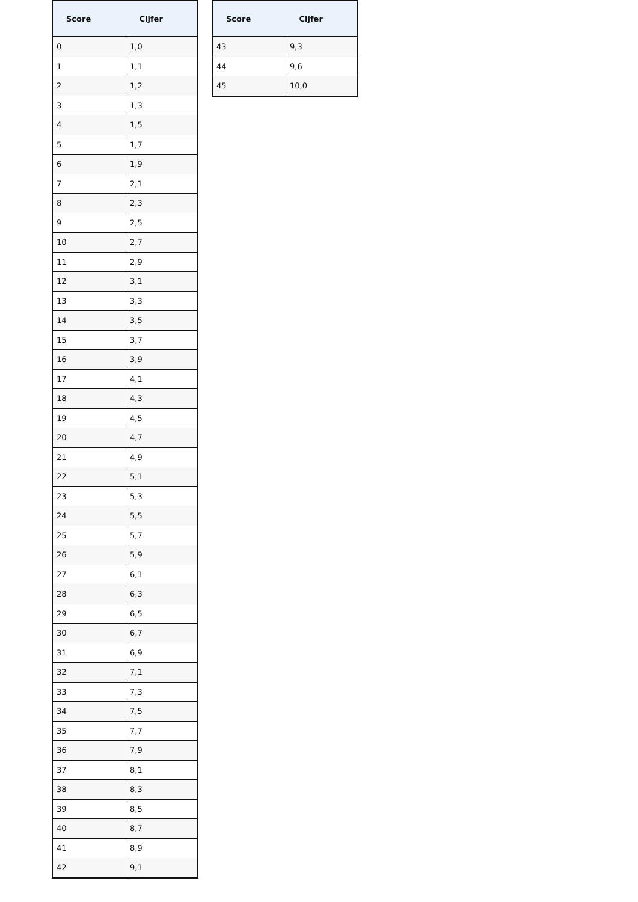| Score | Cijfer |
| --- | --- |
| 0 | 1,0 |
| 1 | 1,1 |
| 2 | 1,2 |
| 3 | 1,3 |
| 4 | 1,5 |
| 5 | 1,7 |
| 6 | 1,9 |
| 7 | 2,1 |
| 8 | 2,3 |
| 9 | 2,5 |
| 10 | 2,7 |
| 11 | 2,9 |
| 12 | 3,1 |
| 13 | 3,3 |
| 14 | 3,5 |
| 15 | 3,7 |
| 16 | 3,9 |
| 17 | 4,1 |
| 18 | 4,3 |
| 19 | 4,5 |
| 20 | 4,7 |
| 21 | 4,9 |
| 22 | 5,1 |
| 23 | 5,3 |
| 24 | 5,5 |
| 25 | 5,7 |
| 26 | 5,9 |
| 27 | 6,1 |
| 28 | 6,3 |
| 29 | 6,5 |
| 30 | 6,7 |
| 31 | 6,9 |
| 32 | 7,1 |
| 33 | 7,3 |
| 34 | 7,5 |
| 35 | 7,7 |
| 36 | 7,9 |
| 37 | 8,1 |
| 38 | 8,3 |
| 39 | 8,5 |
| 40 | 8,7 |
| 41 | 8,9 |
| 42 | 9,1 |
| Score | Cijfer |
| --- | --- |
| 43 | 9,3 |
| 44 | 9,6 |
| 45 | 10,0 |